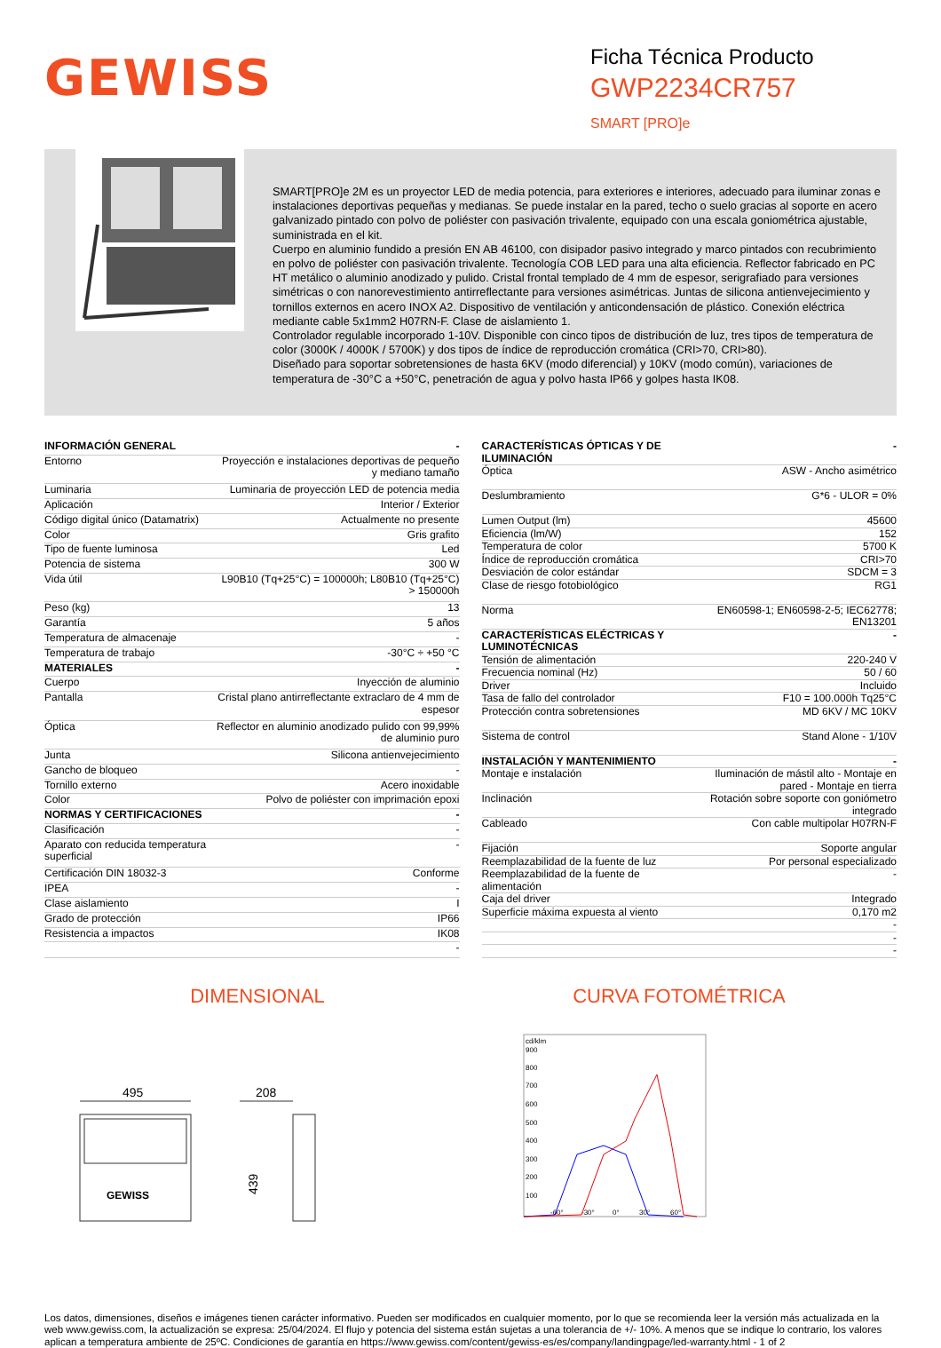GEWISS
Ficha Técnica Producto
GWP2234CR757
SMART [PRO]e
SMART[PRO]e 2M es un proyector LED de media potencia, para exteriores e interiores, adecuado para iluminar zonas e instalaciones deportivas pequeñas y medianas. Se puede instalar en la pared, techo o suelo gracias al soporte en acero galvanizado pintado con polvo de poliéster con pasivación trivalente, equipado con una escala goniométrica ajustable, suministrada en el kit.
Cuerpo en aluminio fundido a presión EN AB 46100, con disipador pasivo integrado y marco pintados con recubrimiento en polvo de poliéster con pasivación trivalente. Tecnología COB LED para una alta eficiencia. Reflector fabricado en PC HT metálico o aluminio anodizado y pulido. Cristal frontal templado de 4 mm de espesor, serigrafiado para versiones simétricas o con nanorevestimiento antirreflectante para versiones asimétricas. Juntas de silicona antienvejecimiento y tornillos externos en acero INOX A2. Dispositivo de ventilación y anticondensación de plástico. Conexión eléctrica mediante cable 5x1mm2 H07RN-F. Clase de aislamiento 1.
Controlador regulable incorporado 1-10V. Disponible con cinco tipos de distribución de luz, tres tipos de temperatura de color (3000K / 4000K / 5700K) y dos tipos de índice de reproducción cromática (CRI>70, CRI>80).
Diseñado para soportar sobretensiones de hasta 6KV (modo diferencial) y 10KV (modo común), variaciones de temperatura de -30°C a +50°C, penetración de agua y polvo hasta IP66 y golpes hasta IK08.
| INFORMACIÓN GENERAL | - |
| Entorno | Proyección e instalaciones deportivas de pequeño y mediano tamaño |
| Luminaria | Luminaria de proyección LED de potencia media |
| Aplicación | Interior / Exterior |
| Código digital único (Datamatrix) | Actualmente no presente |
| Color | Gris grafito |
| Tipo de fuente luminosa | Led |
| Potencia de sistema | 300 W |
| Vida útil | L90B10 (Tq+25°C) = 100000h; L80B10 (Tq+25°C) > 150000h |
| Peso (kg) | 13 |
| Garantía | 5 años |
| Temperatura de almacenaje | - |
| Temperatura de trabajo | -30°C ÷ +50 °C |
| MATERIALES | - |
| Cuerpo | Inyección de aluminio |
| Pantalla | Cristal plano antirreflectante extraclaro de 4 mm de espesor |
| Óptica | Reflector en aluminio anodizado pulido con 99,99% de aluminio puro |
| Junta | Silicona antienvejecimiento |
| Gancho de bloqueo | - |
| Tornillo externo | Acero inoxidable |
| Color | Polvo de poliéster con imprimación epoxi |
| NORMAS Y CERTIFICACIONES | - |
| Clasificación | - |
| Aparato con reducida temperatura superficial | - |
| Certificación DIN 18032-3 | Conforme |
| IPEA | - |
| Clase aislamiento | I |
| Grado de protección | IP66 |
| Resistencia a impactos | IK08 |
| | - |
| CARACTERÍSTICAS ÓPTICAS Y DE ILUMINACIÓN | - |
| Óptica | ASW - Ancho asimétrico |
| Deslumbramiento | G*6 - ULOR = 0% |
| Lumen Output (lm) | 45600 |
| Eficiencia (lm/W) | 152 |
| Temperatura de color | 5700 K |
| Índice de reproducción cromática | CRI>70 |
| Desviación de color estándar | SDCM = 3 |
| Clase de riesgo fotobiológico | RG1 |
| Norma | EN60598-1; EN60598-2-5; IEC62778; EN13201 |
| CARACTERÍSTICAS ELÉCTRICAS Y LUMINOTÉCNICAS | - |
| Tensión de alimentación | 220-240 V |
| Frecuencia nominal (Hz) | 50 / 60 |
| Driver | Incluido |
| Tasa de fallo del controlador | F10 = 100.000h Tq25°C |
| Protección contra sobretensiones | MD 6KV / MC 10KV |
| Sistema de control | Stand Alone - 1/10V |
| INSTALACIÓN Y MANTENIMIENTO | - |
| Montaje e instalación | Iluminación de mástil alto - Montaje en pared - Montaje en tierra |
| Inclinación | Rotación sobre soporte con goniómetro integrado |
| Cableado | Con cable multipolar H07RN-F |
| Fijación | Soporte angular |
| Reemplazabilidad de la fuente de luz | Por personal especializado |
| Reemplazabilidad de la fuente de alimentación | - |
| Caja del driver | Integrado |
| Superficie máxima expuesta al viento | 0,170 m2 |
| | - |
| | - |
| | - |
DIMENSIONAL
495
208
439
GEWISS
CURVA FOTOMÉTRICA
cd/klm
900
800
700
600
500
400
300
200
100
-60°
-30°
0°
30°
60°
Los datos, dimensiones, diseños e imágenes tienen carácter informativo. Pueden ser modificados en cualquier momento, por lo que se recomienda leer la versión más actualizada en la web www.gewiss.com, la actualización se expresa: 25/04/2024. El flujo y potencia del sistema están sujetas a una tolerancia de +/- 10%. A menos que se indique lo contrario, los valores aplican a temperatura ambiente de 25ºC. Condiciones de garantía en https://www.gewiss.com/content/gewiss-es/es/company/landingpage/led-warranty.html - 1 of 2